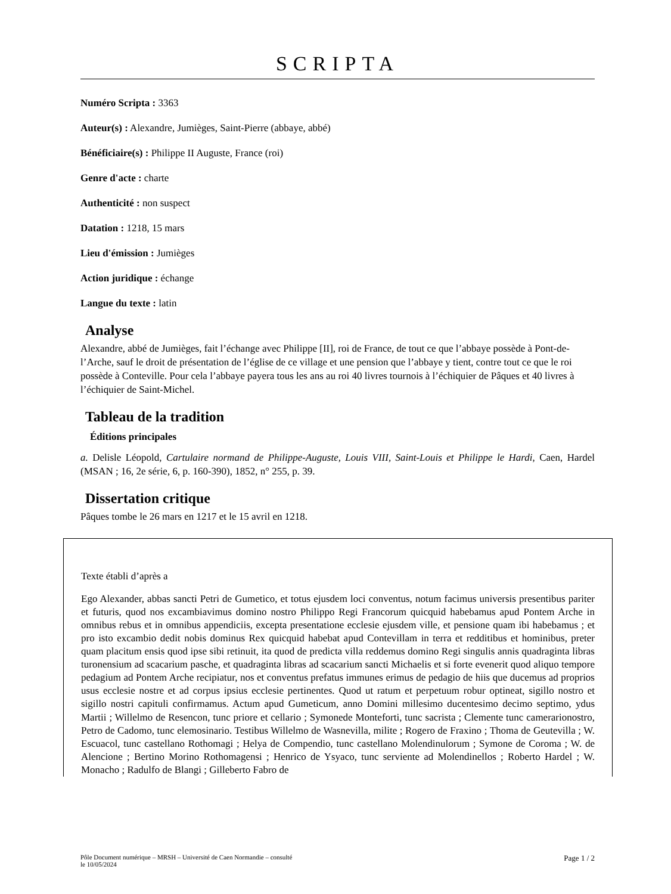SCRIPTA
Numéro Scripta : 3363
Auteur(s) : Alexandre, Jumièges, Saint-Pierre (abbaye, abbé)
Bénéficiaire(s) : Philippe II Auguste, France (roi)
Genre d'acte : charte
Authenticité : non suspect
Datation : 1218, 15 mars
Lieu d'émission : Jumièges
Action juridique : échange
Langue du texte : latin
Analyse
Alexandre, abbé de Jumièges, fait l’échange avec Philippe [II], roi de France, de tout ce que l’abbaye possède à Pont-de-l’Arche, sauf le droit de présentation de l’église de ce village et une pension que l’abbaye y tient, contre tout ce que le roi possède à Conteville. Pour cela l’abbaye payera tous les ans au roi 40 livres tournois à l’échiquier de Pâques et 40 livres à l’échiquier de Saint-Michel.
Tableau de la tradition
Éditions principales
a. Delisle Léopold, Cartulaire normand de Philippe-Auguste, Louis VIII, Saint-Louis et Philippe le Hardi, Caen, Hardel (MSAN ; 16, 2e série, 6, p. 160-390), 1852, n° 255, p. 39.
Dissertation critique
Pâques tombe le 26 mars en 1217 et le 15 avril en 1218.
Texte établi d’après a
Ego Alexander, abbas sancti Petri de Gumetico, et totus ejusdem loci conventus, notum facimus universis presentibus pariter et futuris, quod nos excambiavimus domino nostro Philippo Regi Francorum quicquid habebamus apud Pontem Arche in omnibus rebus et in omnibus appendiciis, excepta presentatione ecclesie ejusdem ville, et pensione quam ibi habebamus ; et pro isto excambio dedit nobis dominus Rex quicquid habebat apud Contevillam in terra et redditibus et hominibus, preter quam placitum ensis quod ipse sibi retinuit, ita quod de predicta villa reddemus domino Regi singulis annis quadraginta libras turonensium ad scacarium pasche, et quadraginta libras ad scacarium sancti Michaelis et si forte evenerit quod aliquo tempore pedagium ad Pontem Arche recipiatur, nos et conventus prefatus immunes erimus de pedagio de hiis que ducemus ad proprios usus ecclesie nostre et ad corpus ipsius ecclesie pertinentes. Quod ut ratum et perpetuum robur optineat, sigillo nostro et sigillo nostri capituli confirmamus. Actum apud Gumeticum, anno Domini millesimo ducentesimo decimo septimo, ydus Martii ; Willelmo de Resencon, tunc priore et cellario ; Symonede Monteforti, tunc sacrista ; Clemente tunc camerarionostro, Petro de Cadomo, tunc elemosinario. Testibus Willelmo de Wasnevilla, milite ; Rogero de Fraxino ; Thoma de Geutevilla ; W. Escuacol, tunc castellano Rothomagi ; Helya de Compendio, tunc castellano Molendinulorum ; Symone de Coroma ; W. de Alencione ; Bertino Morino Rothomagensi ; Henrico de Ysyaco, tunc serviente ad Molendinellos ; Roberto Hardel ; W. Monacho ; Radulfo de Blangi ; Gilleberto Fabro de
Pôle Document numérique – MRSH – Université de Caen Normandie – consulté
le 10/05/2024 Page 1 / 2